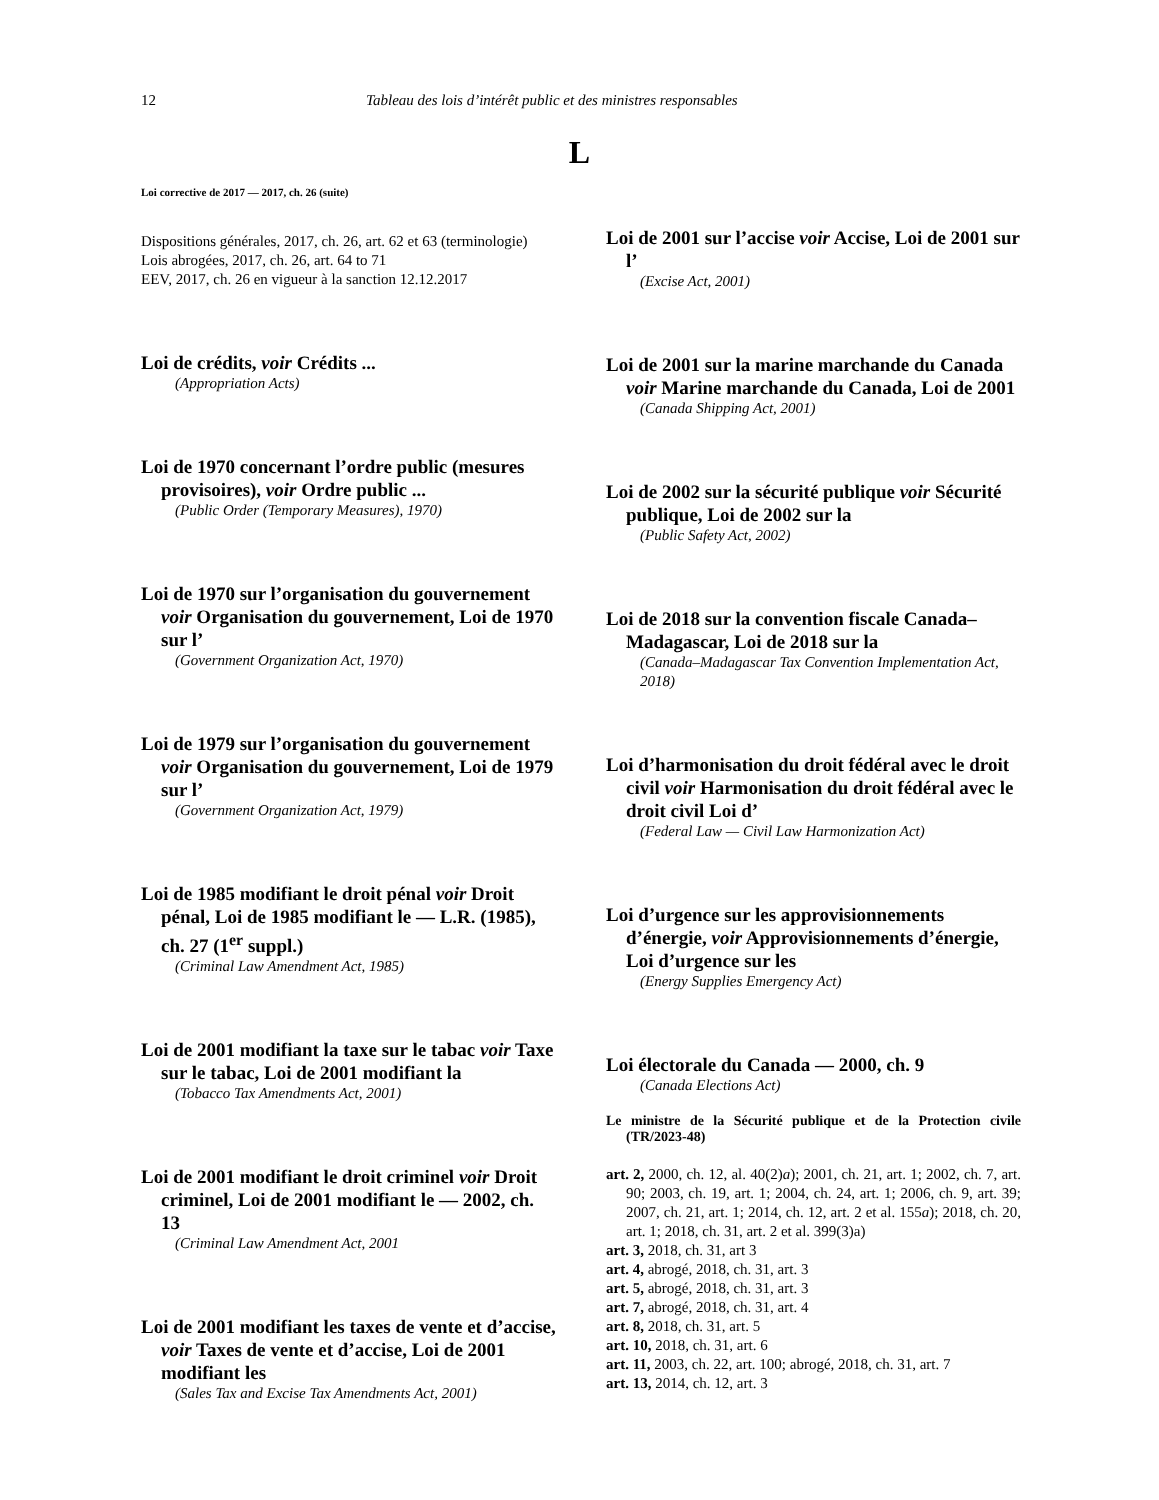12 Tableau des lois d’intérêt public et des ministres responsables
L
Loi corrective de 2017 — 2017, ch. 26 (suite)
Dispositions générales, 2017, ch. 26, art. 62 et 63 (terminologie)
Lois abrogées, 2017, ch. 26, art. 64 to 71
EEV, 2017, ch. 26 en vigueur à la sanction 12.12.2017
Loi de crédits, voir Crédits ...
(Appropriation Acts)
Loi de 1970 concernant l’ordre public (mesures provisoires), voir Ordre public ...
(Public Order (Temporary Measures), 1970)
Loi de 1970 sur l’organisation du gouvernement voir Organisation du gouvernement, Loi de 1970 sur l’
(Government Organization Act, 1970)
Loi de 1979 sur l’organisation du gouvernement voir Organisation du gouvernement, Loi de 1979 sur l’
(Government Organization Act, 1979)
Loi de 1985 modifiant le droit pénal voir Droit pénal, Loi de 1985 modifiant le — L.R. (1985), ch. 27 (1<sup>er</sup> suppl.)
(Criminal Law Amendment Act, 1985)
Loi de 2001 modifiant la taxe sur le tabac voir Taxe sur le tabac, Loi de 2001 modifiant la
(Tobacco Tax Amendments Act, 2001)
Loi de 2001 modifiant le droit criminel voir Droit criminel, Loi de 2001 modifiant le — 2002, ch. 13
(Criminal Law Amendment Act, 2001
Loi de 2001 modifiant les taxes de vente et d’accise, voir Taxes de vente et d’accise, Loi de 2001 modifiant les
(Sales Tax and Excise Tax Amendments Act, 2001)
Loi de 2001 sur l’accise voir Accise, Loi de 2001 sur l’
(Excise Act, 2001)
Loi de 2001 sur la marine marchande du Canada voir Marine marchande du Canada, Loi de 2001
(Canada Shipping Act, 2001)
Loi de 2002 sur la sécurité publique voir Sécurité publique, Loi de 2002 sur la
(Public Safety Act, 2002)
Loi de 2018 sur la convention fiscale Canada–Madagascar, Loi de 2018 sur la
(Canada–Madagascar Tax Convention Implementation Act, 2018)
Loi d’harmonisation du droit fédéral avec le droit civil voir Harmonisation du droit fédéral avec le droit civil Loi d’
(Federal Law — Civil Law Harmonization Act)
Loi d’urgence sur les approvisionnements d’énergie, voir Approvisionnements d’énergie, Loi d’urgence sur les
(Energy Supplies Emergency Act)
Loi électorale du Canada — 2000, ch. 9
(Canada Elections Act)
Le ministre de la Sécurité publique et de la Protection civile (TR/2023-48)
art. 2, 2000, ch. 12, al. 40(2)a); 2001, ch. 21, art. 1; 2002, ch. 7, art. 90; 2003, ch. 19, art. 1; 2004, ch. 24, art. 1; 2006, ch. 9, art. 39; 2007, ch. 21, art. 1; 2014, ch. 12, art. 2 et al. 155a); 2018, ch. 20, art. 1; 2018, ch. 31, art. 2 et al. 399(3)a)
art. 3, 2018, ch. 31, art 3
art. 4, abrogé, 2018, ch. 31, art. 3
art. 5, abrogé, 2018, ch. 31, art. 3
art. 7, abrogé, 2018, ch. 31, art. 4
art. 8, 2018, ch. 31, art. 5
art. 10, 2018, ch. 31, art. 6
art. 11, 2003, ch. 22, art. 100; abrogé, 2018, ch. 31, art. 7
art. 13, 2014, ch. 12, art. 3